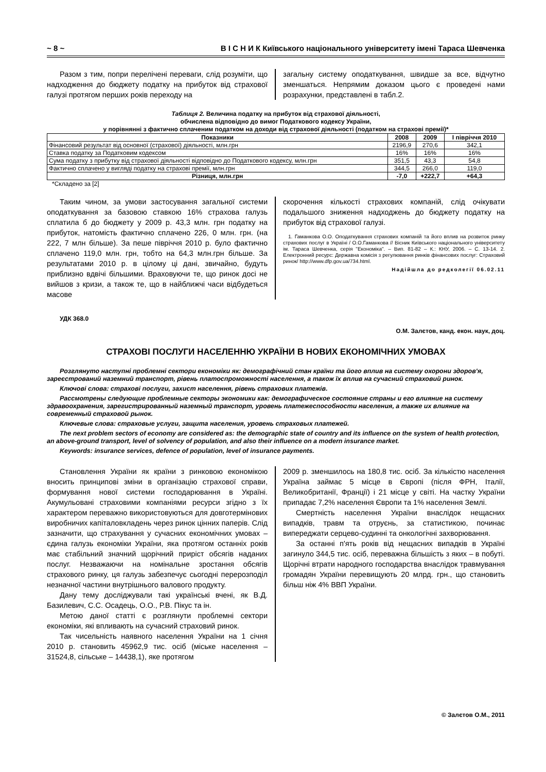~ 8 ~ В І С Н И К Київського національного університету імені Тараса Шевченка
Разом з тим, попри перелічені переваги, слід розуміти, що надходження до бюджету податку на прибуток від страхової галузі протягом перших років переходу на
загальну систему оподаткування, швидше за все, відчутно зменшаться. Непрямим доказом цього є проведені нами розрахунки, представлені в табл.2.
Таблиця 2. Величина податку на прибуток від страхової діяльності,
обчислена відповідно до вимог Податкового кодексу України,
у порівнянні з фактично сплаченим податком на доходи від страхової діяльності (податком на страхові премії)*
| Показники | 2008 | 2009 | І півріччя 2010 |
| --- | --- | --- | --- |
| Фінансовий результат від основної (страхової) діяльності, млн.грн | 2196,9 | 270,6 | 342,1 |
| Ставка податку за Податковим кодексом | 16% | 16% | 16% |
| Сума податку з прибутку від страхової діяльності відповідно до Податкового кодексу, млн.грн | 351,5 | 43,3 | 54,8 |
| Фактично сплачено у вигляді податку на страхові премії, млн.грн | 344,5 | 266,0 | 119,0 |
| Різниця, млн.грн | -7,0 | +222,7 | +64,3 |
*Складено за [2]
Таким чином, за умови застосування загальної системи оподаткування за базовою ставкою 16% страхова галузь сплатила б до бюджету у 2009 р. 43,3 млн. грн податку на прибуток, натомість фактично сплачено 226, 0 млн. грн. (на 222, 7 млн більше). За пеше півріччя 2010 р. було фактично сплачено 119,0 млн. грн, тобто на 64,3 млн.грн більше. За результатами 2010 р. в цілому ці дані, звичайно, будуть приблизно вдвічі більшими. Враховуючи те, що ринок досі не вийшов з кризи, а також те, що в найближчі часи відбудеться масове
скорочення кількості страхових компаній, слід очікувати подальшого зниження надходжень до бюджету податку на прибуток від страхової галузі.
1. Гаманкова О.О. Оподаткування страхових компаній та його вплив на розвиток ринку страхових послуг в Україні / О.О.Гаманкова // Вісник Київського національного університету ім. Тараса Шевченка, серія "Економіка". – Вип. 81-82 – К.: КНУ, 2006. – С. 13-14. 2. Електронний ресурс: Державна комісія з регулювання ринків фінансових послуг: Страховий ринок/ http://www.dfp.gov.ua/734.html.
Надійшла до редколегії 06.02.11
УДК 368.0
О.М. Залєтов, канд. екон. наук, доц.
СТРАХОВІ ПОСЛУГИ НАСЕЛЕННЮ УКРАЇНИ В НОВИХ ЕКОНОМІЧНИХ УМОВАХ
Розглянуто наступні проблемні сектори економіки як: демографічний стан країни та його вплив на систему охорони здоров'я, зареєстрований наземний транспорт, рівень платоспроможності населення, а також їх вплив на сучасний страховий ринок.
Ключові слова: страхові послуги, захист населення, рівень страхових платежів.
Рассмотрены следующие проблемные секторы экономики как: демографическое состояние страны и его влияние на систему здравоохранения, зарегистрированный наземный транспорт, уровень платежеспособности населения, а также их влияние на современный страховой рынок.
Ключевые слова: страховые услуги, защита населения, уровень страховых платежей.
The next problem sectors of economy are considered as: the demographic state of country and its influence on the system of health protection, an above-ground transport, level of solvency of population, and also their influence on a modern insurance market.
Keywords: insurance services, defence of population, level of insurance payments.
Становлення України як країни з ринковою економікою вносить принципові зміни в організацію страхової справи, формування нової системи господарювання в Україні. Акумульовані страховими компаніями ресурси згідно з їх характером переважно використовуються для довготермінових виробничих капіталовкладень через ринок цінних паперів. Слід зазначити, що страхування у сучасних економічних умовах – єдина галузь економіки України, яка протягом останніх років має стабільний значний щорічний приріст обсягів наданих послуг. Незважаючи на номінальне зростання обсягів страхового ринку, ця галузь забезпечує сьогодні перерозподіл незначної частини внутрішнього валового продукту.
Дану тему досліджували такі українські вчені, як В.Д. Базилевич, С.С. Осадець, О.О., Р.В. Пікус та ін.
Метою даної статті є розглянути проблемні сектори економіки, які впливають на сучасний страховий ринок.
Так чисельність наявного населення України на 1 січня 2010 р. становить 45962,9 тис. осіб (міське населення – 31524,8, сільське – 14438,1), яке протягом
2009 р. зменшилось на 180,8 тис. осіб. За кількістю населення Україна займає 5 місце в Європі (після ФРН, Італії, Великобританії, Франції) і 21 місце у світі. На частку України припадає 7,2% населення Європи та 1% населення Землі.
Смертність населення України внаслідок нещасних випадків, травм та отруєнь, за статистикою, починає випереджати серцево-судинні та онкологічні захворювання.
За останні п'ять років від нещасних випадків в Україні загинуло 344,5 тис. осіб, переважна більшість з яких – в побуті. Щорічні втрати народного господарства внаслідок травмування громадян України перевищують 20 млрд. грн., що становить більш ніж 4% ВВП України.
© Залєтов О.М., 2011